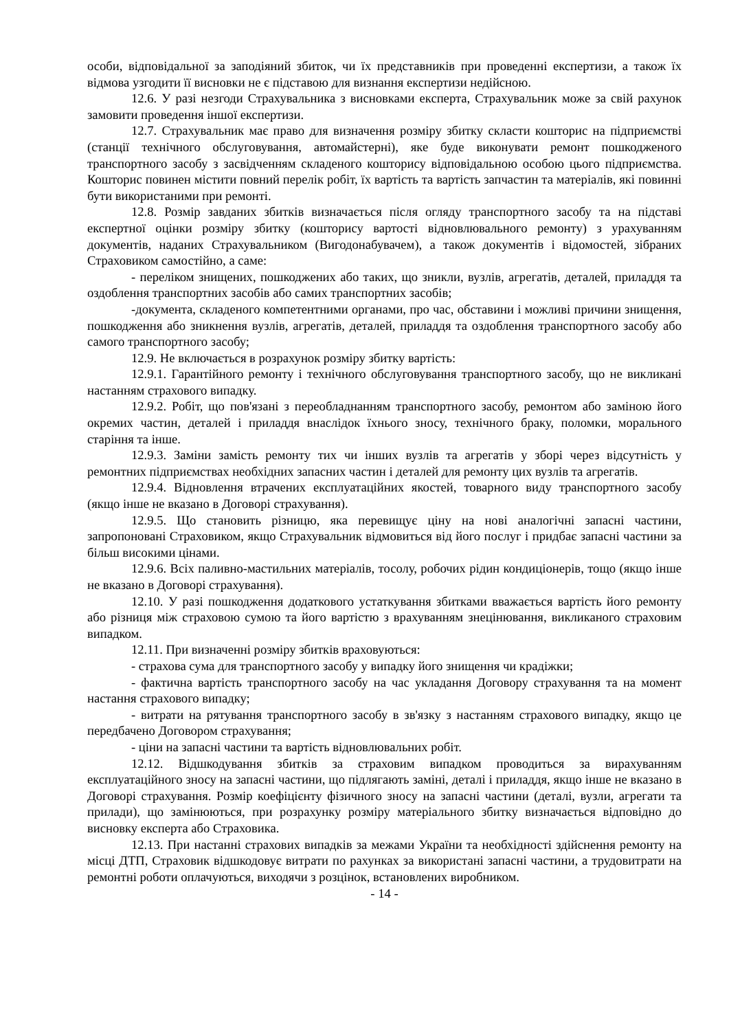особи, відповідальної за заподіяний збиток, чи їх представників при проведенні експертизи, а також їх відмова узгодити її висновки не є підставою для визнання експертизи недійсною.
12.6. У разі незгоди Страхувальника з висновками експерта, Страхувальник може за свій рахунок замовити проведення іншої експертизи.
12.7. Страхувальник має право для визначення розміру збитку скласти кошторис на підприємстві (станції технічного обслуговування, автомайстерні), яке буде виконувати ремонт пошкодженого транспортного засобу з засвідченням складеного кошторису відповідальною особою цього підприємства. Кошторис повинен містити повний перелік робіт, їх вартість та вартість запчастин та матеріалів, які повинні бути використаними при ремонті.
12.8. Розмір завданих збитків визначається після огляду транспортного засобу та на підставі експертної оцінки розміру збитку (кошторису вартості відновлювального ремонту) з урахуванням документів, наданих Страхувальником (Вигодонабувачем), а також документів і відомостей, зібраних Страховиком самостійно, а саме:
- переліком знищених, пошкоджених або таких, що зникли, вузлів, агрегатів, деталей, приладдя та оздоблення транспортних засобів або самих транспортних засобів;
-документа, складеного компетентними органами, про час, обставини і можливі причини знищення, пошкодження або зникнення вузлів, агрегатів, деталей, приладдя та оздоблення транспортного засобу або самого транспортного засобу;
12.9. Не включається в розрахунок розміру збитку вартість:
12.9.1. Гарантійного ремонту і технічного обслуговування транспортного засобу, що не викликані настанням страхового випадку.
12.9.2. Робіт, що пов'язані з переобладнанням транспортного засобу, ремонтом або заміною його окремих частин, деталей і приладдя внаслідок їхнього зносу, технічного браку, поломки, морального старіння та інше.
12.9.3. Заміни замість ремонту тих чи інших вузлів та агрегатів у зборі через відсутність у ремонтних підприємствах необхідних запасних частин і деталей для ремонту цих вузлів та агрегатів.
12.9.4. Відновлення втрачених експлуатаційних якостей, товарного виду транспортного засобу (якщо інше не вказано в Договорі страхування).
12.9.5. Що становить різницю, яка перевищує ціну на нові аналогічні запасні частини, запропоновані Страховиком, якщо Страхувальник відмовиться від його послуг і придбає запасні частини за більш високими цінами.
12.9.6. Всіх паливно-мастильних матеріалів, тосолу, робочих рідин кондиціонерів, тощо (якщо інше не вказано в Договорі страхування).
12.10. У разі пошкодження додаткового устаткування збитками вважається вартість його ремонту або різниця між страховою сумою та його вартістю з врахуванням знецінювання, викликаного страховим випадком.
12.11. При визначенні розміру збитків враховуються:
- страхова сума для транспортного засобу у випадку його знищення чи крадіжки;
- фактична вартість транспортного засобу на час укладання Договору страхування та на момент настання страхового випадку;
- витрати на рятування транспортного засобу в зв'язку з настанням страхового випадку, якщо це передбачено Договором страхування;
- ціни на запасні частини та вартість відновлювальних робіт.
12.12. Відшкодування збитків за страховим випадком проводиться за вирахуванням експлуатаційного зносу на запасні частини, що підлягають заміні, деталі і приладдя, якщо інше не вказано в Договорі страхування. Розмір коефіцієнту фізичного зносу на запасні частини (деталі, вузли, агрегати та прилади), що замінюються, при розрахунку розміру матеріального збитку визначається відповідно до висновку експерта або Страховика.
12.13. При настанні страхових випадків за межами України та необхідності здійснення ремонту на місці ДТП, Страховик відшкодовує витрати по рахунках за використані запасні частини, а трудовитрати на ремонтні роботи оплачуються, виходячи з розцінок, встановлених виробником.
- 14 -